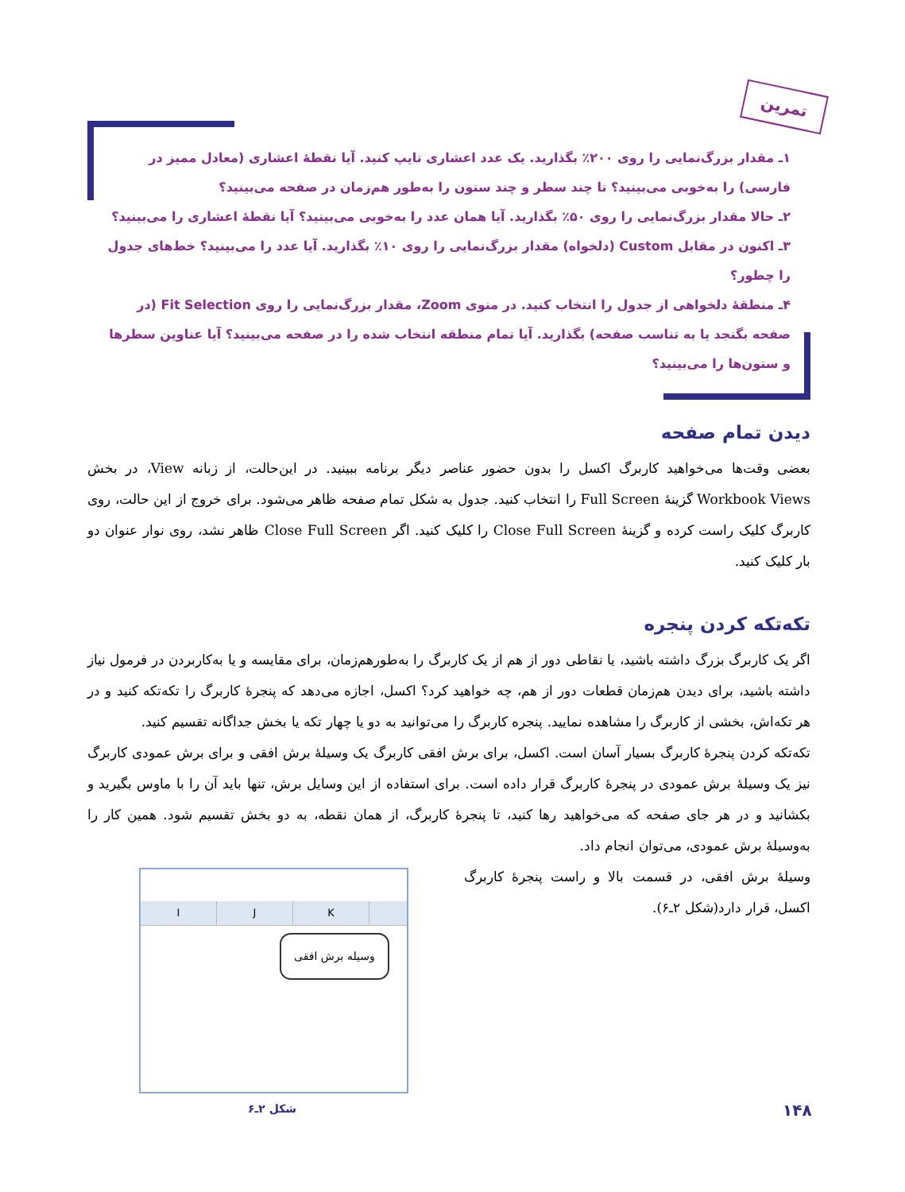تمرین
۱ـ مقدار بزرگ‌نمایی را روی ۲۰۰٪ بگذارید. یک عدد اعشاری تایپ کنید. آیا نقطهٔ اعشاری (معادل ممیز در فارسی) را به‌خوبی می‌بینید؟ تا چند سطر و چند ستون را به‌طور هم‌زمان در صفحه می‌بینید؟
۲ـ حالا مقدار بزرگ‌نمایی را روی ۵۰٪ بگذارید. آیا همان عدد را به‌خوبی می‌بینید؟ آیا نقطهٔ اعشاری را می‌بینید؟
۳ـ اکنون در مقابل Custom (دلخواه) مقدار بزرگ‌نمایی را روی ۱۰٪ بگذارید. آیا عدد را می‌بینید؟ خط‌های جدول را چطور؟
۴ـ منطقهٔ دلخواهی از جدول را انتخاب کنید. در منوی Zoom، مقدار بزرگ‌نمایی را روی Fit Selection (در صفحه بگنجد یا به تناسب صفحه) بگذارید. آیا تمام منطقه انتخاب شده را در صفحه می‌بینید؟ آیا عناوین سطرها و ستون‌ها را می‌بینید؟
دیدن تمام صفحه
بعضی وقت‌ها می‌خواهید کاربرگ اکسل را بدون حضور عناصر دیگر برنامه ببینید. در این‌حالت، از زبانه View، در بخش Workbook Views گزینهٔ Full Screen را انتخاب کنید. جدول به شکل تمام صفحه ظاهر می‌شود. برای خروج از این حالت، روی کاربرگ کلیک راست کرده و گزینهٔ Close Full Screen را کلیک کنید. اگر Close Full Screen ظاهر نشد، روی نوار عنوان دو بار کلیک کنید.
تکه‌تکه کردن پنجره
اگر یک کاربرگ بزرگ داشته باشید، یا نقاطی دور از هم از یک کاربرگ را به‌طورهم‌زمان، برای مقایسه و یا به‌کاربردن در فرمول نیاز داشته باشید، برای دیدن هم‌زمان قطعات دور از هم، چه خواهید کرد؟ اکسل، اجازه می‌دهد که پنجرهٔ کاربرگ را تکه‌تکه کنید و در هر تکه‌اش، بخشی از کاربرگ را مشاهده نمایید. پنجره کاربرگ را می‌توانید به دو یا چهار تکه یا بخش جداگانه تقسیم کنید.
تکه‌تکه کردن پنجرهٔ کاربرگ بسیار آسان است. اکسل، برای برش افقی کاربرگ یک وسیلهٔ برش افقی و برای برش عمودی کاربرگ نیز یک وسیلهٔ برش عمودی در پنجرهٔ کاربرگ قرار داده است. برای استفاده از این وسایل برش، تنها باید آن را با ماوس بگیرید و بکشانید و در هر جای صفحه که می‌خواهید رها کنید، تا پنجرهٔ کاربرگ، از همان نقطه، به دو بخش تقسیم شود. همین کار را به‌وسیلهٔ برش عمودی، می‌توان انجام داد.
I J K
وسیله برش افقی
وسیلهٔ برش افقی، در قسمت بالا و راست پنجرهٔ کاربرگ اکسل، قرار دارد(شکل ۲ـ۶).
شکل ۲ـ۶
۱۴۸